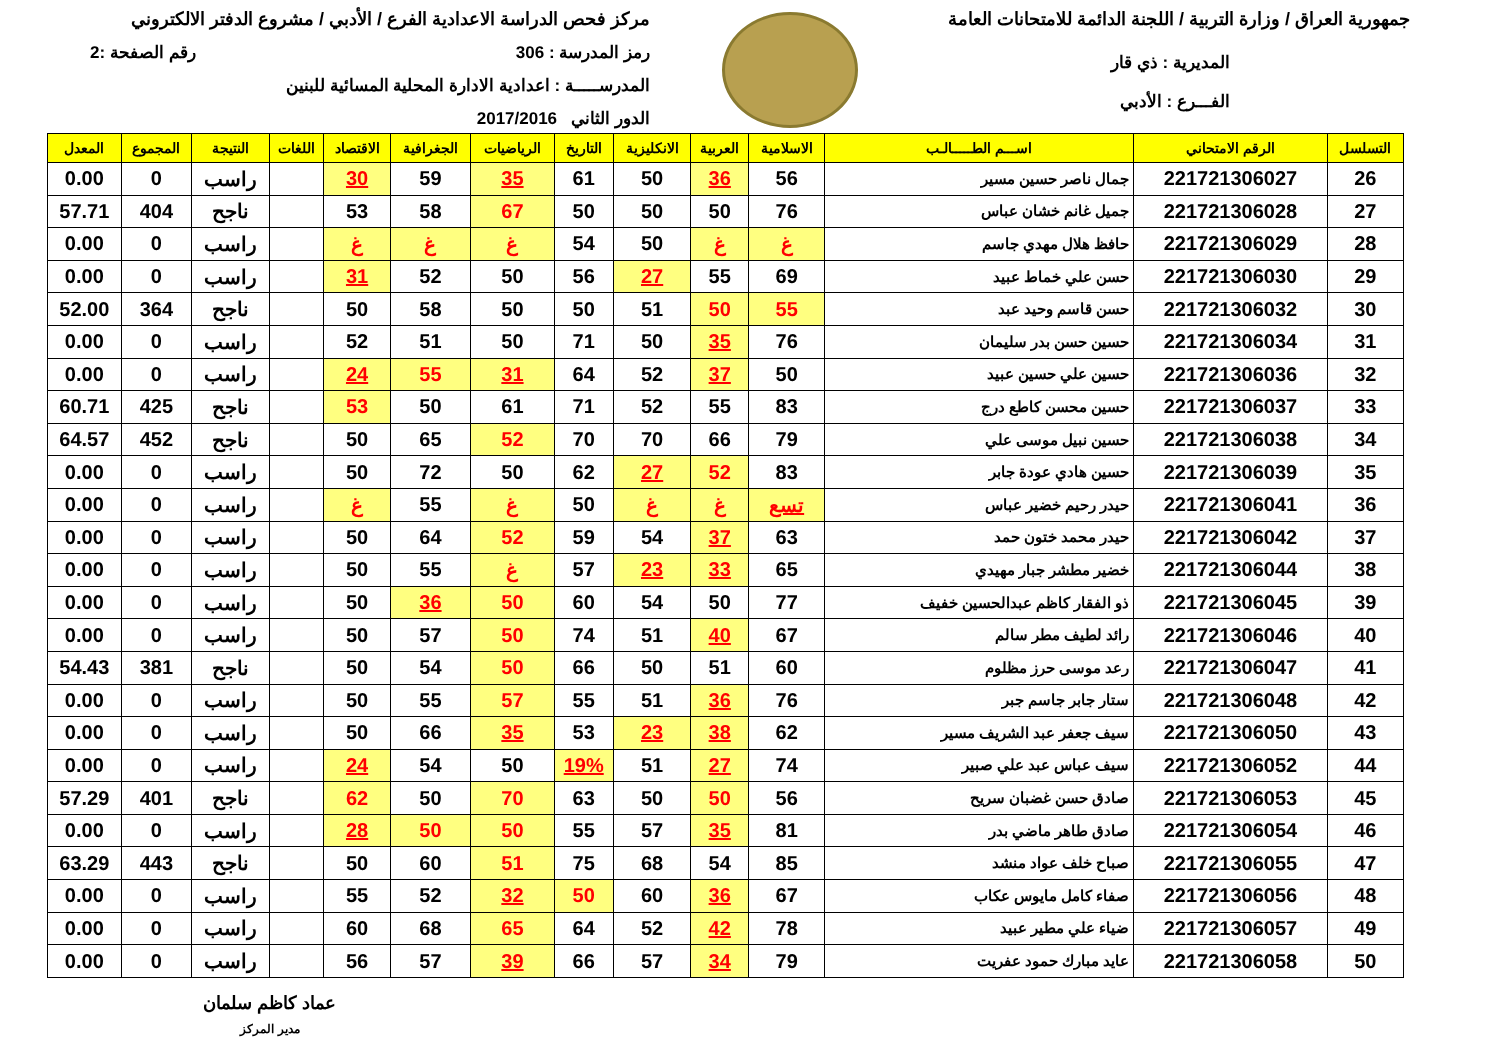جمهورية العراق / وزارة التربية / اللجنة الدائمة للامتحانات العامة
المديرية : ذي قار
الفـــرع : الأدبي
مركز فحص الدراسة الاعدادية الفرع / الأدبي / مشروع الدفتر الالكتروني
رمز المدرسة : 306 رقم الصفحة :2
المدرســـــة : اعدادية الادارة المحلية المسائية للبنين
الدور الثاني 2017/2016
| التسلسل | الرقم الامتحاني | اســـم الطـــــالـب | الاسلامية | العربية | الانكليزية | التاريخ | الرياضيات | الجغرافية | الاقتصاد | اللغات | النتيجة | المجموع | المعدل |
| --- | --- | --- | --- | --- | --- | --- | --- | --- | --- | --- | --- | --- | --- |
| 26 | 221721306027 | جمال ناصر حسين مسير | 56 | 36 | 50 | 61 | 35 | 59 | 30 | | راسب | 0 | 0.00 |
| 27 | 221721306028 | جميل غانم خشان عباس | 76 | 50 | 50 | 50 | 67 | 58 | 53 | | ناجح | 404 | 57.71 |
| 28 | 221721306029 | حافظ هلال مهدي جاسم | غ | غ | 50 | 54 | غ | غ | غ | | راسب | 0 | 0.00 |
| 29 | 221721306030 | حسن علي خماط عبيد | 69 | 55 | 27 | 56 | 50 | 52 | 31 | | راسب | 0 | 0.00 |
| 30 | 221721306032 | حسن قاسم وحيد عبد | 55 | 50 | 51 | 50 | 50 | 58 | 50 | | ناجح | 364 | 52.00 |
| 31 | 221721306034 | حسين حسن بدر سليمان | 76 | 35 | 50 | 71 | 50 | 51 | 52 | | راسب | 0 | 0.00 |
| 32 | 221721306036 | حسين علي حسين عبيد | 50 | 37 | 52 | 64 | 31 | 55 | 24 | | راسب | 0 | 0.00 |
| 33 | 221721306037 | حسين محسن كاطع درج | 83 | 55 | 52 | 71 | 61 | 50 | 53 | | ناجح | 425 | 60.71 |
| 34 | 221721306038 | حسين نبيل موسى علي | 79 | 66 | 70 | 70 | 52 | 65 | 50 | | ناجح | 452 | 64.57 |
| 35 | 221721306039 | حسين هادي عودة جابر | 83 | 52 | 27 | 62 | 50 | 72 | 50 | | راسب | 0 | 0.00 |
| 36 | 221721306041 | حيدر رحيم خضير عباس | تسع | غ | غ | 50 | غ | 55 | غ | | راسب | 0 | 0.00 |
| 37 | 221721306042 | حيدر محمد ختون حمد | 63 | 37 | 54 | 59 | 52 | 64 | 50 | | راسب | 0 | 0.00 |
| 38 | 221721306044 | خضير مطشر جبار مهيدي | 65 | 33 | 23 | 57 | غ | 55 | 50 | | راسب | 0 | 0.00 |
| 39 | 221721306045 | ذو الفقار كاظم عبدالحسين خفيف | 77 | 50 | 54 | 60 | 50 | 36 | 50 | | راسب | 0 | 0.00 |
| 40 | 221721306046 | رائد لطيف مطر سالم | 67 | 40 | 51 | 74 | 50 | 57 | 50 | | راسب | 0 | 0.00 |
| 41 | 221721306047 | رعد موسى حرز مظلوم | 60 | 51 | 50 | 66 | 50 | 54 | 50 | | ناجح | 381 | 54.43 |
| 42 | 221721306048 | ستار جابر جاسم جبر | 76 | 36 | 51 | 55 | 57 | 55 | 50 | | راسب | 0 | 0.00 |
| 43 | 221721306050 | سيف جعفر عبد الشريف مسير | 62 | 38 | 23 | 53 | 35 | 66 | 50 | | راسب | 0 | 0.00 |
| 44 | 221721306052 | سيف عباس عبد علي صبير | 74 | 27 | 51 | 19% | 50 | 54 | 24 | | راسب | 0 | 0.00 |
| 45 | 221721306053 | صادق حسن غضبان سريح | 56 | 50 | 50 | 63 | 70 | 50 | 62 | | ناجح | 401 | 57.29 |
| 46 | 221721306054 | صادق طاهر ماضي بدر | 81 | 35 | 57 | 55 | 50 | 50 | 28 | | راسب | 0 | 0.00 |
| 47 | 221721306055 | صباح خلف عواد منشد | 85 | 54 | 68 | 75 | 51 | 60 | 50 | | ناجح | 443 | 63.29 |
| 48 | 221721306056 | صفاء كامل مايوس عكاب | 67 | 36 | 60 | 50 | 32 | 52 | 55 | | راسب | 0 | 0.00 |
| 49 | 221721306057 | ضياء علي مطير عبيد | 78 | 42 | 52 | 64 | 65 | 68 | 60 | | راسب | 0 | 0.00 |
| 50 | 221721306058 | عايد مبارك حمود عفريت | 79 | 34 | 57 | 66 | 39 | 57 | 56 | | راسب | 0 | 0.00 |
عماد كاظم سلمان
مدير المركز